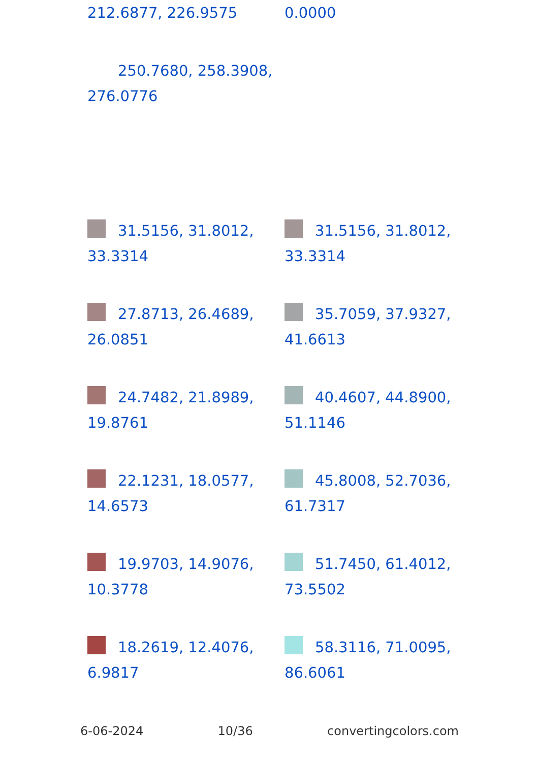212.6877, 226.9575 0.0000
250.7680, 258.3908, 276.0776
31.5156, 31.8012, 33.3314
31.5156, 31.8012, 33.3314
27.8713, 26.4689, 26.0851
35.7059, 37.9327, 41.6613
24.7482, 21.8989, 19.8761
40.4607, 44.8900, 51.1146
22.1231, 18.0577, 14.6573
45.8008, 52.7036, 61.7317
19.9703, 14.9076, 10.3778
51.7450, 61.4012, 73.5502
18.2619, 12.4076, 6.9817
58.3116, 71.0095, 86.6061
6-06-2024 10/36 convertingcolors.com